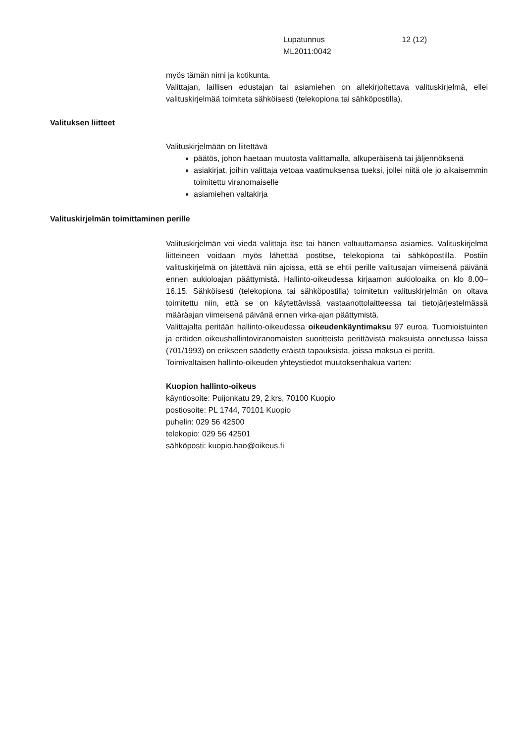Lupatunnus
ML2011:0042
12 (12)
myös tämän nimi ja kotikunta.
Valittajan, laillisen edustajan tai asiamiehen on allekirjoitettava valituskirjelmä, ellei valituskirjelmää toimiteta sähköisesti (telekopiona tai sähköpostilla).
Valituksen liitteet
Valituskirjelmään on liitettävä
päätös, johon haetaan muutosta valittamalla, alkuperäisenä tai jäljennöksenä
asiakirjat, joihin valittaja vetoaa vaatimuksensa tueksi, jollei niitä ole jo aikaisemmin toimitettu viranomaiselle
asiamiehen valtakirja
Valituskirjelmän toimittaminen perille
Valituskirjelmän voi viedä valittaja itse tai hänen valtuuttamansa asiamies. Valituskirjelmä liitteineen voidaan myös lähettää postitse, telekopiona tai sähköpostilla. Postiin valituskirjelmä on jätettävä niin ajoissa, että se ehtii perille valitusajan viimeisenä päivänä ennen aukioloajan päättymistä. Hallinto-oikeudessa kirjaamon aukioloaika on klo 8.00–16.15. Sähköisesti (telekopiona tai sähköpostilla) toimitetun valituskirjelmän on oltava toimitettu niin, että se on käytettävissä vastaanottolaitteessa tai tietojärjestelmässä määräajan viimeisenä päivänä ennen virka-ajan päättymistä.
Valittajalta peritään hallinto-oikeudessa oikeudenkäyntimaksu 97 euroa. Tuomioistuinten ja eräiden oikeushallintoviranomaisten suoritteista perittävistä maksuista annetussa laissa (701/1993) on erikseen säädetty eräistä tapauksista, joissa maksua ei peritä.
Toimivaltaisen hallinto-oikeuden yhteystiedot muutoksenhakua varten:
Kuopion hallinto-oikeus
käyntiosoite: Puijonkatu 29, 2.krs, 70100 Kuopio
postiosoite: PL 1744, 70101 Kuopio
puhelin: 029 56 42500
telekopio: 029 56 42501
sähköposti: kuopio.hao@oikeus.fi